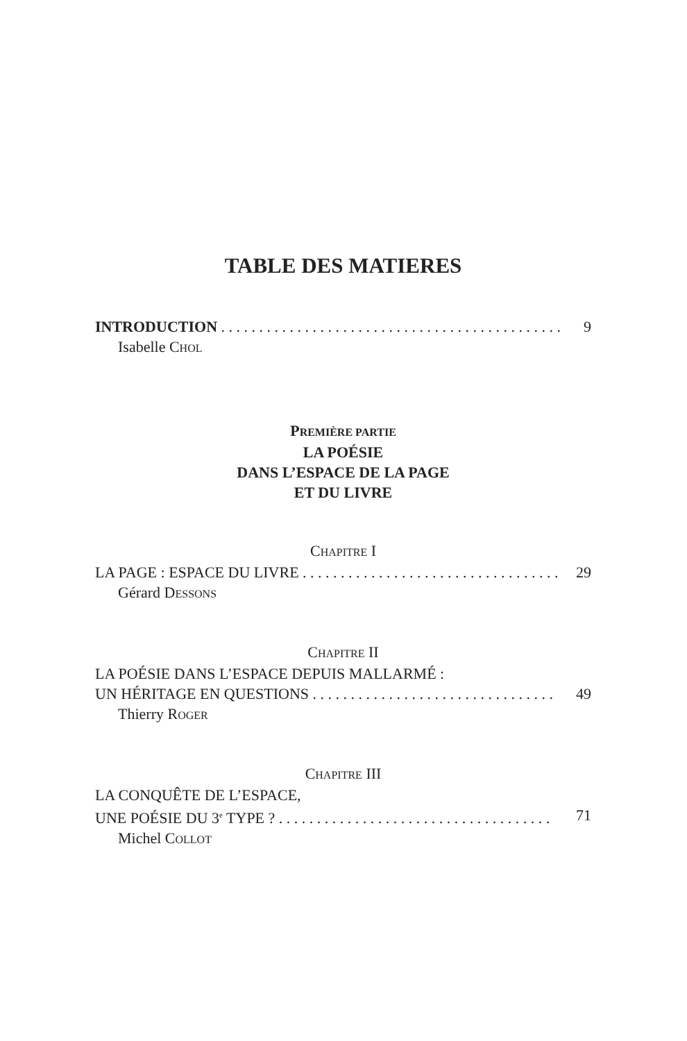TABLE DES MATIERES
INTRODUCTION . . . . . . . . . . . . . . . . . . . . . . . . . . . . . . . . . . . . . . . . . . . . . 9
Isabelle CHOL
PREMIÈRE PARTIE
LA POÉSIE
DANS L’ESPACE DE LA PAGE
ET DU LIVRE
CHAPITRE I
LA PAGE : ESPACE DU LIVRE . . . . . . . . . . . . . . . . . . . . . . . . . . . . . . . . . . 29
Gérard DESSONS
CHAPITRE II
LA POÉSIE DANS L’ESPACE DEPUIS MALLARMÉ :
UN HÉRITAGE EN QUESTIONS . . . . . . . . . . . . . . . . . . . . . . . . . . . . . . . . 49
Thierry ROGER
CHAPITRE III
LA CONQUÊTE DE L’ESPACE,
UNE POÉSIE DU 3<sup>e</sup> TYPE ? . . . . . . . . . . . . . . . . . . . . . . . . . . . . . . . . . . . . 71
Michel COLLOT